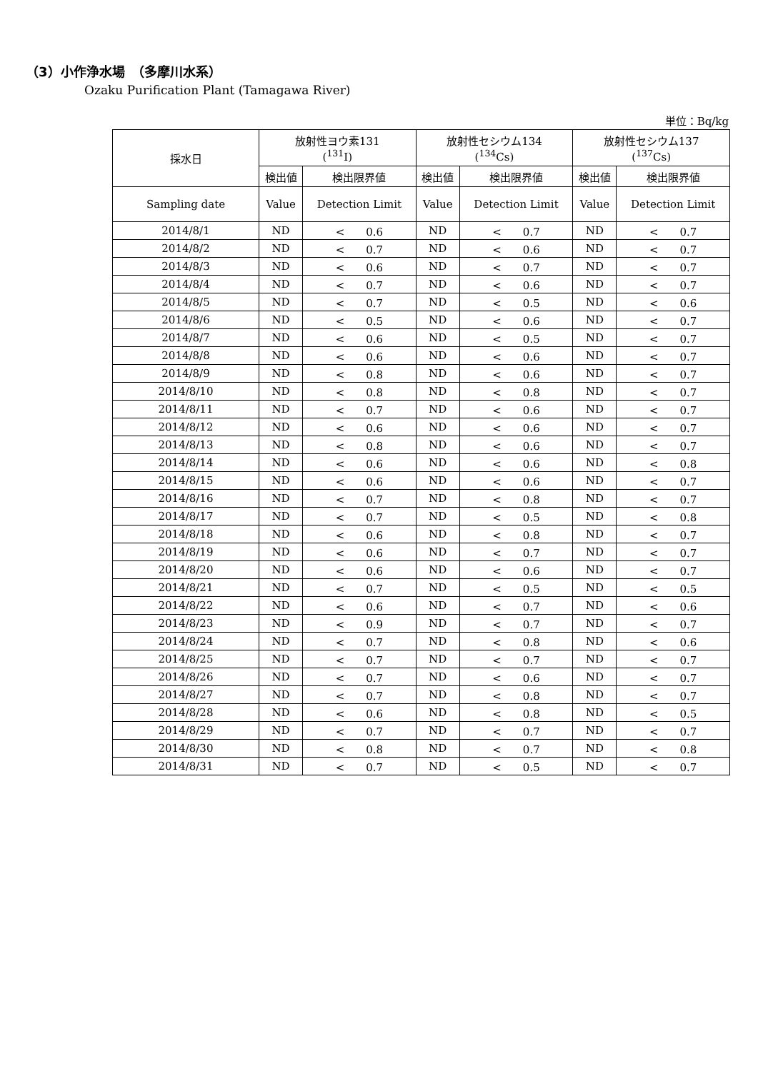（3）小作浄水場　（多摩川水系）
Ozaku Purification Plant (Tamagawa River)
単位：Bq/kg
| 採水日 | 放射性ヨウ素131 (<sup>131</sup>I) | | 放射性セシウム134 (<sup>134</sup>Cs) | | 放射性セシウム137 (<sup>137</sup>Cs) | |
| --- | --- | --- | --- | --- | --- | --- |
| | 検出値 | 検出限界値 | 検出値 | 検出限界値 | 検出値 | 検出限界値 |
| Sampling date | Value | Detection Limit | Value | Detection Limit | Value | Detection Limit |
| 2014/8/1 | ND | < 0.6 | ND | < 0.7 | ND | < 0.7 |
| 2014/8/2 | ND | < 0.7 | ND | < 0.6 | ND | < 0.7 |
| 2014/8/3 | ND | < 0.6 | ND | < 0.7 | ND | < 0.7 |
| 2014/8/4 | ND | < 0.7 | ND | < 0.6 | ND | < 0.7 |
| 2014/8/5 | ND | < 0.7 | ND | < 0.5 | ND | < 0.6 |
| 2014/8/6 | ND | < 0.5 | ND | < 0.6 | ND | < 0.7 |
| 2014/8/7 | ND | < 0.6 | ND | < 0.5 | ND | < 0.7 |
| 2014/8/8 | ND | < 0.6 | ND | < 0.6 | ND | < 0.7 |
| 2014/8/9 | ND | < 0.8 | ND | < 0.6 | ND | < 0.7 |
| 2014/8/10 | ND | < 0.8 | ND | < 0.8 | ND | < 0.7 |
| 2014/8/11 | ND | < 0.7 | ND | < 0.6 | ND | < 0.7 |
| 2014/8/12 | ND | < 0.6 | ND | < 0.6 | ND | < 0.7 |
| 2014/8/13 | ND | < 0.8 | ND | < 0.6 | ND | < 0.7 |
| 2014/8/14 | ND | < 0.6 | ND | < 0.6 | ND | < 0.8 |
| 2014/8/15 | ND | < 0.6 | ND | < 0.6 | ND | < 0.7 |
| 2014/8/16 | ND | < 0.7 | ND | < 0.8 | ND | < 0.7 |
| 2014/8/17 | ND | < 0.7 | ND | < 0.5 | ND | < 0.8 |
| 2014/8/18 | ND | < 0.6 | ND | < 0.8 | ND | < 0.7 |
| 2014/8/19 | ND | < 0.6 | ND | < 0.7 | ND | < 0.7 |
| 2014/8/20 | ND | < 0.6 | ND | < 0.6 | ND | < 0.7 |
| 2014/8/21 | ND | < 0.7 | ND | < 0.5 | ND | < 0.5 |
| 2014/8/22 | ND | < 0.6 | ND | < 0.7 | ND | < 0.6 |
| 2014/8/23 | ND | < 0.9 | ND | < 0.7 | ND | < 0.7 |
| 2014/8/24 | ND | < 0.7 | ND | < 0.8 | ND | < 0.6 |
| 2014/8/25 | ND | < 0.7 | ND | < 0.7 | ND | < 0.7 |
| 2014/8/26 | ND | < 0.7 | ND | < 0.6 | ND | < 0.7 |
| 2014/8/27 | ND | < 0.7 | ND | < 0.8 | ND | < 0.7 |
| 2014/8/28 | ND | < 0.6 | ND | < 0.8 | ND | < 0.5 |
| 2014/8/29 | ND | < 0.7 | ND | < 0.7 | ND | < 0.7 |
| 2014/8/30 | ND | < 0.8 | ND | < 0.7 | ND | < 0.8 |
| 2014/8/31 | ND | < 0.7 | ND | < 0.5 | ND | < 0.7 |